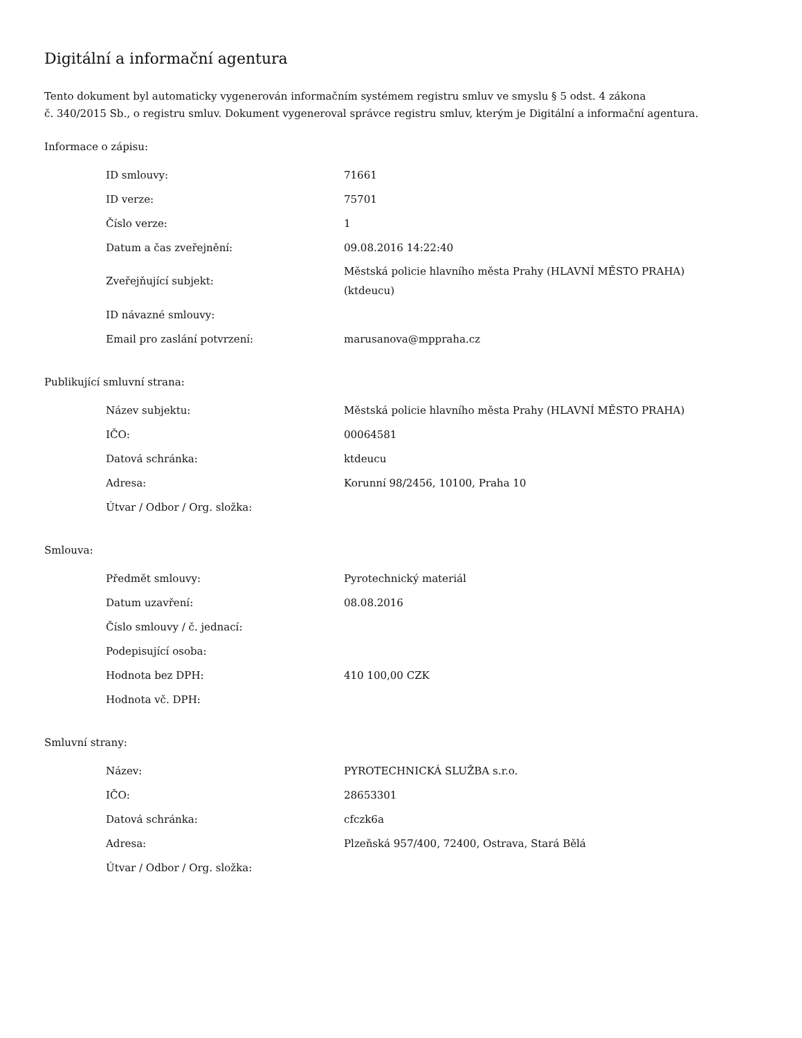Digitální a informační agentura
Tento dokument byl automaticky vygenerován informačním systémem registru smluv ve smyslu § 5 odst. 4 zákona
č. 340/2015 Sb., o registru smluv. Dokument vygeneroval správce registru smluv, kterým je Digitální a informační agentura.
Informace o zápisu:
| ID smlouvy: | 71661 |
| ID verze: | 75701 |
| Číslo verze: | 1 |
| Datum a čas zveřejnění: | 09.08.2016 14:22:40 |
| Zveřejňující subjekt: | Městská policie hlavního města Prahy (HLAVNÍ MĚSTO PRAHA) (ktdeucu) |
| ID návazné smlouvy: | |
| Email pro zaslání potvrzení: | marusanova@mppraha.cz |
Publikující smluvní strana:
| Název subjektu: | Městská policie hlavního města Prahy (HLAVNÍ MĚSTO PRAHA) |
| IČO: | 00064581 |
| Datová schránka: | ktdeucu |
| Adresa: | Korunní 98/2456, 10100, Praha 10 |
| Útvar / Odbor / Org. složka: | |
Smlouva:
| Předmět smlouvy: | Pyrotechnický materiál |
| Datum uzavření: | 08.08.2016 |
| Číslo smlouvy / č. jednací: | |
| Podepisující osoba: | |
| Hodnota bez DPH: | 410 100,00 CZK |
| Hodnota vč. DPH: | |
Smluvní strany:
| Název: | PYROTECHNICKÁ SLUŽBA s.r.o. |
| IČO: | 28653301 |
| Datová schránka: | cfczk6a |
| Adresa: | Plzeňská 957/400, 72400, Ostrava, Stará Bělá |
| Útvar / Odbor / Org. složka: | |